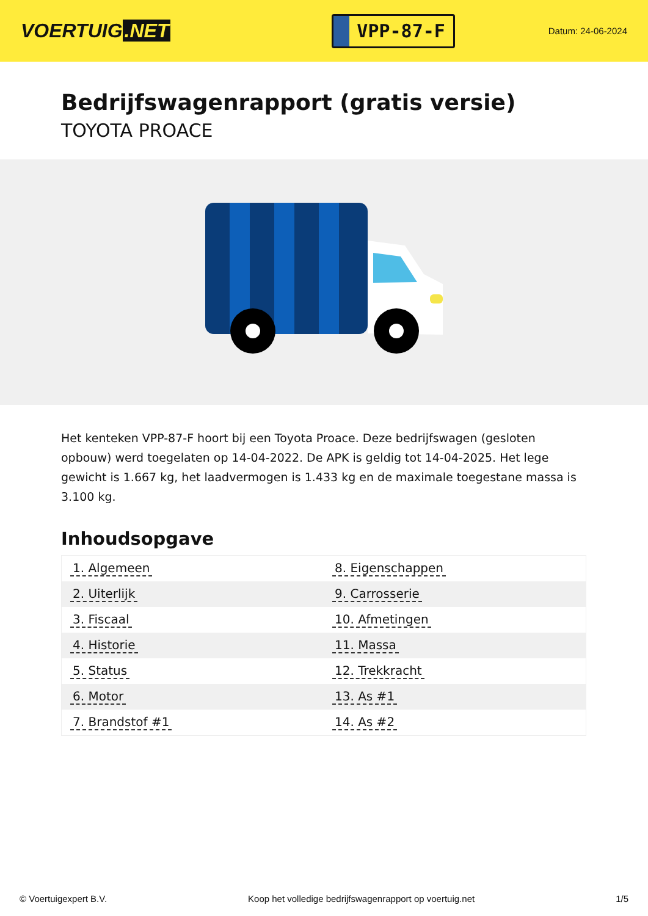VOERTUIG.NET
VPP-87-F
Datum: 24-06-2024
Bedrijfswagenrapport (gratis versie)
TOYOTA PROACE
Het kenteken VPP-87-F hoort bij een Toyota Proace. Deze bedrijfswagen (gesloten opbouw) werd toegelaten op 14-04-2022. De APK is geldig tot 14-04-2025. Het lege gewicht is 1.667 kg, het laadvermogen is 1.433 kg en de maximale toegestane massa is 3.100 kg.
Inhoudsopgave
| 1. Algemeen | 8. Eigenschappen |
| 2. Uiterlijk | 9. Carrosserie |
| 3. Fiscaal | 10. Afmetingen |
| 4. Historie | 11. Massa |
| 5. Status | 12. Trekkracht |
| 6. Motor | 13. As #1 |
| 7. Brandstof #1 | 14. As #2 |
© Voertuigexpert B.V. Koop het volledige bedrijfswagenrapport op voertuig.net 1/5